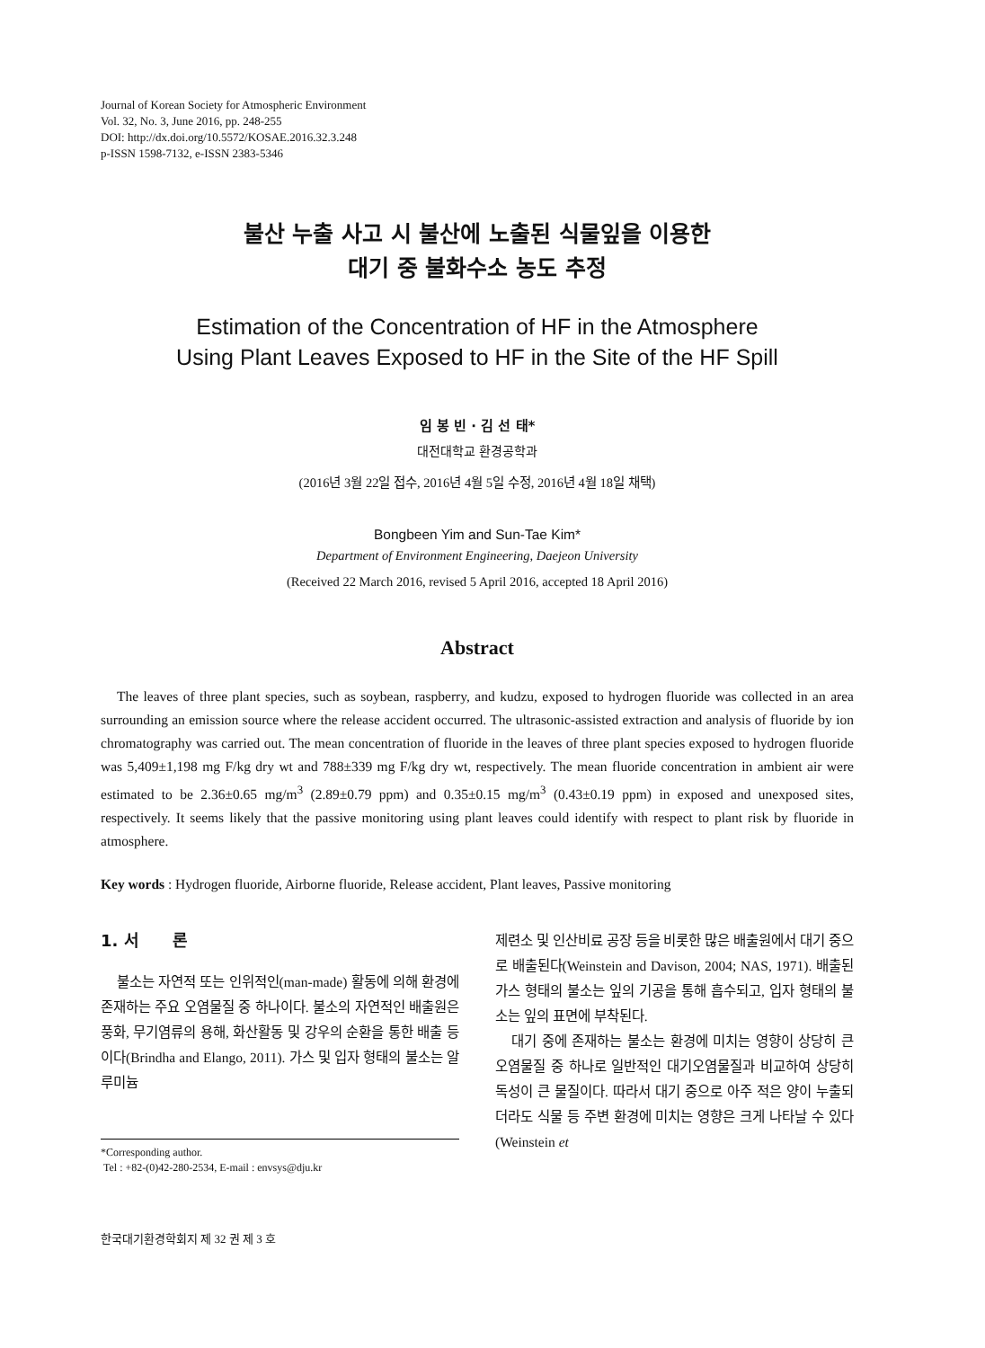Journal of Korean Society for Atmospheric Environment
Vol. 32, No. 3, June 2016, pp. 248-255
DOI: http://dx.doi.org/10.5572/KOSAE.2016.32.3.248
p-ISSN 1598-7132, e-ISSN 2383-5346
불산 누출 사고 시 불산에 노출된 식물잎을 이용한
대기 중 불화수소 농도 추정
Estimation of the Concentration of HF in the Atmosphere
Using Plant Leaves Exposed to HF in the Site of the HF Spill
임 봉 빈 · 김 선 태*
대전대학교 환경공학과
(2016년 3월 22일 접수, 2016년 4월 5일 수정, 2016년 4월 18일 채택)
Bongbeen Yim and Sun-Tae Kim*
Department of Environment Engineering, Daejeon University
(Received 22 March 2016, revised 5 April 2016, accepted 18 April 2016)
Abstract
The leaves of three plant species, such as soybean, raspberry, and kudzu, exposed to hydrogen fluoride was collected in an area surrounding an emission source where the release accident occurred. The ultrasonic-assisted extraction and analysis of fluoride by ion chromatography was carried out. The mean concentration of fluoride in the leaves of three plant species exposed to hydrogen fluoride was 5,409±1,198 mg F/kg dry wt and 788±339 mg F/kg dry wt, respectively. The mean fluoride concentration in ambient air were estimated to be 2.36±0.65 mg/m<sup>3</sup> (2.89±0.79 ppm) and 0.35±0.15 mg/m<sup>3</sup> (0.43±0.19 ppm) in exposed and unexposed sites, respectively. It seems likely that the passive monitoring using plant leaves could identify with respect to plant risk by fluoride in atmosphere.
Key words : Hydrogen fluoride, Airborne fluoride, Release accident, Plant leaves, Passive monitoring
1. 서 론
불소는 자연적 또는 인위적인(man-made) 활동에 의해 환경에 존재하는 주요 오염물질 중 하나이다. 불소의 자연적인 배출원은 풍화, 무기염류의 용해, 화산활동 및 강우의 순환을 통한 배출 등이다(Brindha and Elango, 2011). 가스 및 입자 형태의 불소는 알루미늄
*Corresponding author.
Tel : +82-(0)42-280-2534, E-mail : envsys@dju.kr
제련소 및 인산비료 공장 등을 비롯한 많은 배출원에서 대기 중으로 배출된다(Weinstein and Davison, 2004; NAS, 1971). 배출된 가스 형태의 불소는 잎의 기공을 통해 흡수되고, 입자 형태의 불소는 잎의 표면에 부착된다.
대기 중에 존재하는 불소는 환경에 미치는 영향이 상당히 큰 오염물질 중 하나로 일반적인 대기오염물질과 비교하여 상당히 독성이 큰 물질이다. 따라서 대기 중으로 아주 적은 양이 누출되더라도 식물 등 주변 환경에 미치는 영향은 크게 나타날 수 있다(Weinstein et
한국대기환경학회지 제 32 권 제 3 호